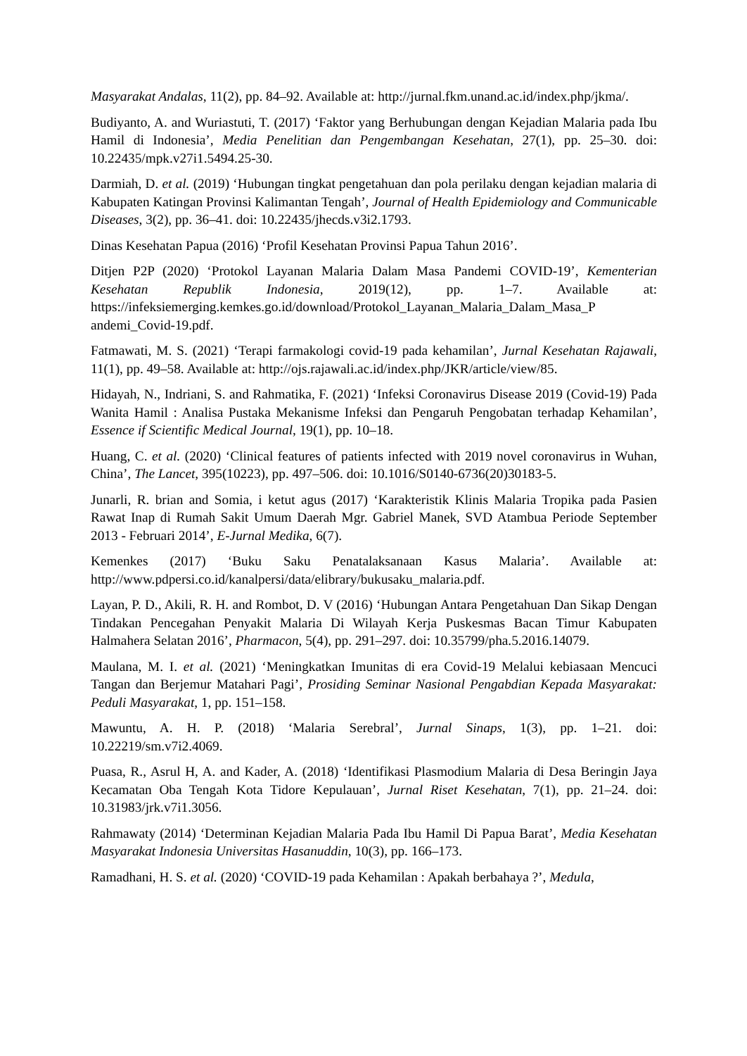Masyarakat Andalas, 11(2), pp. 84–92. Available at: http://jurnal.fkm.unand.ac.id/index.php/jkma/.
Budiyanto, A. and Wuriastuti, T. (2017) ‘Faktor yang Berhubungan dengan Kejadian Malaria pada Ibu Hamil di Indonesia’, Media Penelitian dan Pengembangan Kesehatan, 27(1), pp. 25–30. doi: 10.22435/mpk.v27i1.5494.25-30.
Darmiah, D. et al. (2019) ‘Hubungan tingkat pengetahuan dan pola perilaku dengan kejadian malaria di Kabupaten Katingan Provinsi Kalimantan Tengah’, Journal of Health Epidemiology and Communicable Diseases, 3(2), pp. 36–41. doi: 10.22435/jhecds.v3i2.1793.
Dinas Kesehatan Papua (2016) ‘Profil Kesehatan Provinsi Papua Tahun 2016’.
Ditjen P2P (2020) ‘Protokol Layanan Malaria Dalam Masa Pandemi COVID-19’, Kementerian Kesehatan Republik Indonesia, 2019(12), pp. 1–7. Available at: https://infeksiemerging.kemkes.go.id/download/Protokol_Layanan_Malaria_Dalam_Masa_P andemi_Covid-19.pdf.
Fatmawati, M. S. (2021) ‘Terapi farmakologi covid-19 pada kehamilan’, Jurnal Kesehatan Rajawali, 11(1), pp. 49–58. Available at: http://ojs.rajawali.ac.id/index.php/JKR/article/view/85.
Hidayah, N., Indriani, S. and Rahmatika, F. (2021) ‘Infeksi Coronavirus Disease 2019 (Covid-19) Pada Wanita Hamil : Analisa Pustaka Mekanisme Infeksi dan Pengaruh Pengobatan terhadap Kehamilan’, Essence if Scientific Medical Journal, 19(1), pp. 10–18.
Huang, C. et al. (2020) ‘Clinical features of patients infected with 2019 novel coronavirus in Wuhan, China’, The Lancet, 395(10223), pp. 497–506. doi: 10.1016/S0140-6736(20)30183-5.
Junarli, R. brian and Somia, i ketut agus (2017) ‘Karakteristik Klinis Malaria Tropika pada Pasien Rawat Inap di Rumah Sakit Umum Daerah Mgr. Gabriel Manek, SVD Atambua Periode September 2013 - Februari 2014’, E-Jurnal Medika, 6(7).
Kemenkes (2017) ‘Buku Saku Penatalaksanaan Kasus Malaria’. Available at: http://www.pdpersi.co.id/kanalpersi/data/elibrary/bukusaku_malaria.pdf.
Layan, P. D., Akili, R. H. and Rombot, D. V (2016) ‘Hubungan Antara Pengetahuan Dan Sikap Dengan Tindakan Pencegahan Penyakit Malaria Di Wilayah Kerja Puskesmas Bacan Timur Kabupaten Halmahera Selatan 2016’, Pharmacon, 5(4), pp. 291–297. doi: 10.35799/pha.5.2016.14079.
Maulana, M. I. et al. (2021) ‘Meningkatkan Imunitas di era Covid-19 Melalui kebiasaan Mencuci Tangan dan Berjemur Matahari Pagi’, Prosiding Seminar Nasional Pengabdian Kepada Masyarakat: Peduli Masyarakat, 1, pp. 151–158.
Mawuntu, A. H. P. (2018) ‘Malaria Serebral’, Jurnal Sinaps, 1(3), pp. 1–21. doi: 10.22219/sm.v7i2.4069.
Puasa, R., Asrul H, A. and Kader, A. (2018) ‘Identifikasi Plasmodium Malaria di Desa Beringin Jaya Kecamatan Oba Tengah Kota Tidore Kepulauan’, Jurnal Riset Kesehatan, 7(1), pp. 21–24. doi: 10.31983/jrk.v7i1.3056.
Rahmawaty (2014) ‘Determinan Kejadian Malaria Pada Ibu Hamil Di Papua Barat’, Media Kesehatan Masyarakat Indonesia Universitas Hasanuddin, 10(3), pp. 166–173.
Ramadhani, H. S. et al. (2020) ‘COVID-19 pada Kehamilan : Apakah berbahaya ?’, Medula,